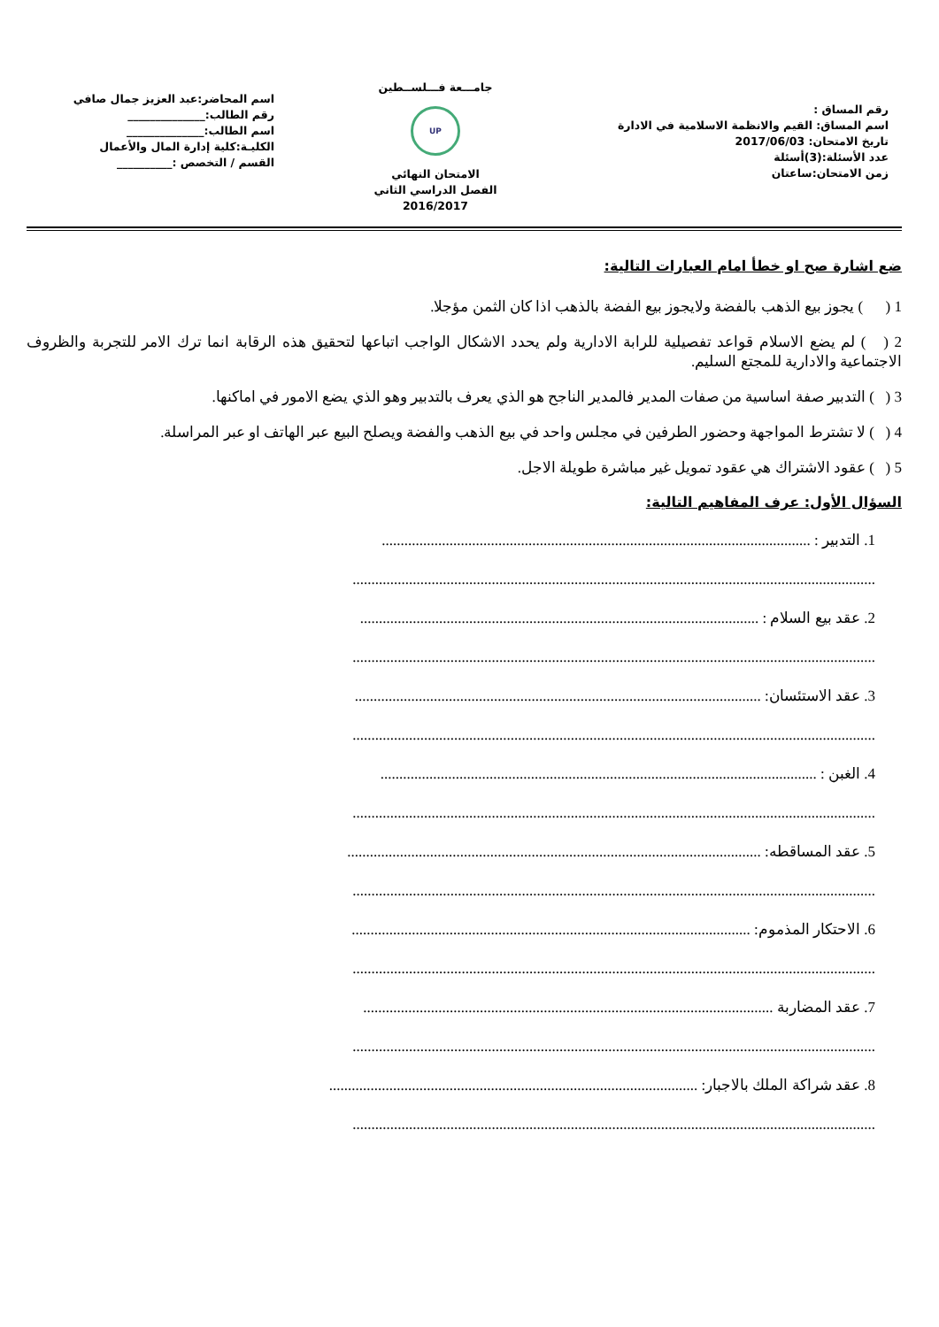رقم المساق :
اسم المساق: القيم والانظمة الاسلامية في الادارة
تاريخ الامتحان: 2017/06/03
عدد الأسئلة:(3)أسئلة
زمن الامتحان:ساعتان
جامـــعة فـــلســطين
UP
الامتحان النهائي
الفصل الدراسي الثاني
2016/2017
اسم المحاضر:عبد العزيز جمال صافي
رقم الطالب:______________
اسم الطالب:______________
الكليـة:كلية إدارة المال والأعمال
القسم / التخصص :__________
ضع اشارة صح او خطأ امام العبارات التالية:
1 ( ) يجوز بيع الذهب بالفضة ولايجوز بيع الفضة بالذهب اذا كان الثمن مؤجلا.
2 ( ) لم يضع الاسلام قواعد تفصيلية للرابة الادارية ولم يحدد الاشكال الواجب اتباعها لتحقيق هذه الرقابة انما ترك الامر للتجربة والظروف الاجتماعية والادارية للمجتع السليم.
3 ( ) التدبير صفة اساسية من صفات المدير فالمدير الناجح هو الذي يعرف بالتدبير وهو الذي يضع الامور في اماكنها.
4 ( ) لا تشترط المواجهة وحضور الطرفين في مجلس واحد في بيع الذهب والفضة ويصلح البيع عبر الهاتف او عبر المراسلة.
5 ( ) عقود الاشتراك هي عقود تمويل غير مباشرة طويلة الاجل.
السؤال الأول: عرف المفاهيم التالية:
1. التدبير : ..................................................................................................................
...........................................................................................................................................
2. عقد بيع السلام : ..........................................................................................................
...........................................................................................................................................
3. عقد الاستئسان: ............................................................................................................
...........................................................................................................................................
4. الغبن : ....................................................................................................................
...........................................................................................................................................
5. عقد المساقطه: ..............................................................................................................
...........................................................................................................................................
6. الاحتكار المذموم: ..........................................................................................................
...........................................................................................................................................
7. عقد المضاربة .............................................................................................................
...........................................................................................................................................
8. عقد شراكة الملك بالاجبار: ..................................................................................................
...........................................................................................................................................